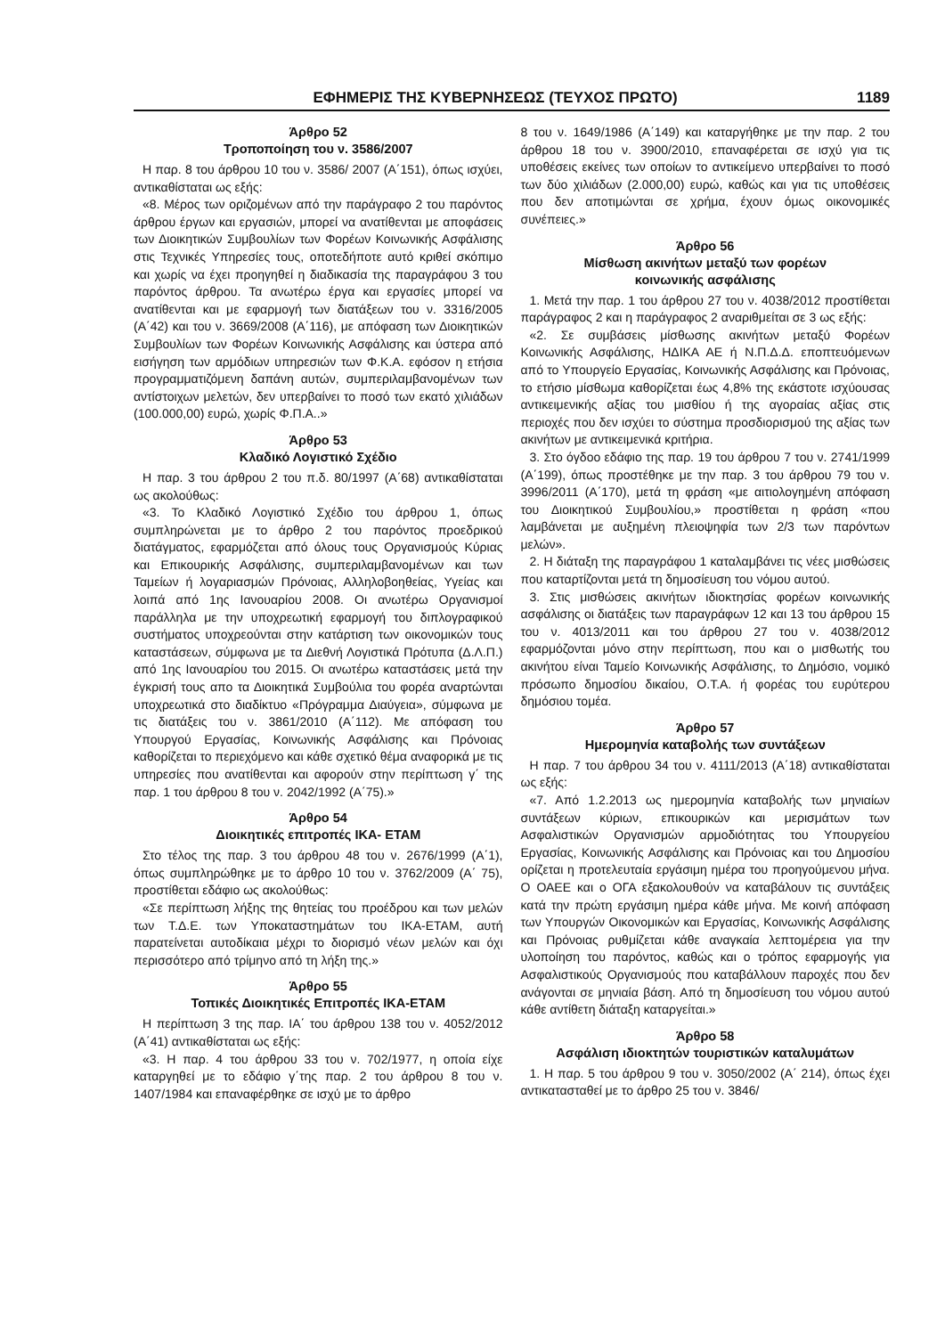ΕΦΗΜΕΡΙΣ ΤΗΣ ΚΥΒΕΡΝΗΣΕΩΣ (ΤΕΥΧΟΣ ΠΡΩΤΟ) 1189
Άρθρο 52
Τροποποίηση του ν. 3586/2007
Η παρ. 8 του άρθρου 10 του ν. 3586/ 2007 (Α΄151), όπως ισχύει, αντικαθίσταται ως εξής:
«8. Μέρος των οριζομένων από την παράγραφο 2 του παρόντος άρθρου έργων και εργασιών, μπορεί να ανατίθενται με αποφάσεις των Διοικητικών Συμβουλίων των Φορέων Κοινωνικής Ασφάλισης στις Τεχνικές Υπηρεσίες τους, οποτεδήποτε αυτό κριθεί σκόπιμο και χωρίς να έχει προηγηθεί η διαδικασία της παραγράφου 3 του παρόντος άρθρου. Τα ανωτέρω έργα και εργασίες μπορεί να ανατίθενται και με εφαρμογή των διατάξεων του ν. 3316/2005 (Α΄42) και του ν. 3669/2008 (Α΄116), με απόφαση των Διοικητικών Συμβουλίων των Φορέων Κοινωνικής Ασφάλισης και ύστερα από εισήγηση των αρμόδιων υπηρεσιών των Φ.Κ.Α. εφόσον η ετήσια προγραμματιζόμενη δαπάνη αυτών, συμπεριλαμβανομένων των αντίστοιχων μελετών, δεν υπερβαίνει το ποσό των εκατό χιλιάδων (100.000,00) ευρώ, χωρίς Φ.Π.Α..»
Άρθρο 53
Κλαδικό Λογιστικό Σχέδιο
Η παρ. 3 του άρθρου 2 του π.δ. 80/1997 (Α΄68) αντικαθίσταται ως ακολούθως:
«3. Το Κλαδικό Λογιστικό Σχέδιο του άρθρου 1, όπως συμπληρώνεται με το άρθρο 2 του παρόντος προεδρικού διατάγματος, εφαρμόζεται από όλους τους Οργανισμούς Κύριας και Επικουρικής Ασφάλισης, συμπεριλαμβανομένων και των Ταμείων ή λογαριασμών Πρόνοιας, Αλληλοβοηθείας, Υγείας και λοιπά από 1ης Ιανουαρίου 2008. Οι ανωτέρω Οργανισμοί παράλληλα με την υποχρεωτική εφαρμογή του διπλογραφικού συστήματος υποχρεούνται στην κατάρτιση των οικονομικών τους καταστάσεων, σύμφωνα με τα Διεθνή Λογιστικά Πρότυπα (Δ.Λ.Π.) από 1ης Ιανουαρίου του 2015. Οι ανωτέρω καταστάσεις μετά την έγκρισή τους απο τα Διοικητικά Συμβούλια του φορέα αναρτώνται υποχρεωτικά στο διαδίκτυο «Πρόγραμμα Διαύγεια», σύμφωνα με τις διατάξεις του ν. 3861/2010 (Α΄112). Με απόφαση του Υπουργού Εργασίας, Κοινωνικής Ασφάλισης και Πρόνοιας καθορίζεται το περιεχόμενο και κάθε σχετικό θέμα αναφορικά με τις υπηρεσίες που ανατίθενται και αφορούν στην περίπτωση γ΄ της παρ. 1 του άρθρου 8 του ν. 2042/1992 (Α΄75).»
Άρθρο 54
Διοικητικές επιτροπές ΙΚΑ- ΕΤΑΜ
Στο τέλος της παρ. 3 του άρθρου 48 του ν. 2676/1999 (Α΄1), όπως συμπληρώθηκε με το άρθρο 10 του ν. 3762/2009 (Α΄ 75), προστίθεται εδάφιο ως ακολούθως:
«Σε περίπτωση λήξης της θητείας του προέδρου και των μελών των Τ.Δ.Ε. των Υποκαταστημάτων του ΙΚΑ-ΕΤΑΜ, αυτή παρατείνεται αυτοδίκαια μέχρι το διορισμό νέων μελών και όχι περισσότερο από τρίμηνο από τη λήξη της.»
Άρθρο 55
Τοπικές Διοικητικές Επιτροπές ΙΚΑ-ΕΤΑΜ
Η περίπτωση 3 της παρ. ΙΑ΄ του άρθρου 138 του ν. 4052/2012 (Α΄41) αντικαθίσταται ως εξής:
«3. Η παρ. 4 του άρθρου 33 του ν. 702/1977, η οποία είχε καταργηθεί με το εδάφιο γ΄της παρ. 2 του άρθρου 8 του ν. 1407/1984 και επαναφέρθηκε σε ισχύ με το άρθρο
8 του ν. 1649/1986 (Α΄149) και καταργήθηκε με την παρ. 2 του άρθρου 18 του ν. 3900/2010, επαναφέρεται σε ισχύ για τις υποθέσεις εκείνες των οποίων το αντικείμενο υπερβαίνει το ποσό των δύο χιλιάδων (2.000,00) ευρώ, καθώς και για τις υποθέσεις που δεν αποτιμώνται σε χρήμα, έχουν όμως οικονομικές συνέπειες.»
Άρθρο 56
Μίσθωση ακινήτων μεταξύ των φορέων
κοινωνικής ασφάλισης
1. Μετά την παρ. 1 του άρθρου 27 του ν. 4038/2012 προστίθεται παράγραφος 2 και η παράγραφος 2 αναριθμείται σε 3 ως εξής:
«2. Σε συμβάσεις μίσθωσης ακινήτων μεταξύ Φορέων Κοινωνικής Ασφάλισης, ΗΔΙΚΑ ΑΕ ή Ν.Π.Δ.Δ. εποπτευόμενων από το Υπουργείο Εργασίας, Κοινωνικής Ασφάλισης και Πρόνοιας, το ετήσιο μίσθωμα καθορίζεται έως 4,8% της εκάστοτε ισχύουσας αντικειμενικής αξίας του μισθίου ή της αγοραίας αξίας στις περιοχές που δεν ισχύει το σύστημα προσδιορισμού της αξίας των ακινήτων με αντικειμενικά κριτήρια.
3. Στο όγδοο εδάφιο της παρ. 19 του άρθρου 7 του ν. 2741/1999 (Α΄199), όπως προστέθηκε με την παρ. 3 του άρθρου 79 του ν. 3996/2011 (Α΄170), μετά τη φράση «με αιτιολογημένη απόφαση του Διοικητικού Συμβουλίου,» προστίθεται η φράση «που λαμβάνεται με αυξημένη πλειοψηφία των 2/3 των παρόντων μελών».
2. Η διάταξη της παραγράφου 1 καταλαμβάνει τις νέες μισθώσεις που καταρτίζονται μετά τη δημοσίευση του νόμου αυτού.
3. Στις μισθώσεις ακινήτων ιδιοκτησίας φορέων κοινωνικής ασφάλισης οι διατάξεις των παραγράφων 12 και 13 του άρθρου 15 του ν. 4013/2011 και του άρθρου 27 του ν. 4038/2012 εφαρμόζονται μόνο στην περίπτωση, που και ο μισθωτής του ακινήτου είναι Ταμείο Κοινωνικής Ασφάλισης, το Δημόσιο, νομικό πρόσωπο δημοσίου δικαίου, Ο.Τ.Α. ή φορέας του ευρύτερου δημόσιου τομέα.
Άρθρο 57
Ημερομηνία καταβολής των συντάξεων
Η παρ. 7 του άρθρου 34 του ν. 4111/2013 (Α΄18) αντικαθίσταται ως εξής:
«7. Από 1.2.2013 ως ημερομηνία καταβολής των μηνιαίων συντάξεων κύριων, επικουρικών και μερισμάτων των Ασφαλιστικών Οργανισμών αρμοδιότητας του Υπουργείου Εργασίας, Κοινωνικής Ασφάλισης και Πρόνοιας και του Δημοσίου ορίζεται η προτελευταία εργάσιμη ημέρα του προηγούμενου μήνα. Ο ΟΑΕΕ και ο ΟΓΑ εξακολουθούν να καταβάλουν τις συντάξεις κατά την πρώτη εργάσιμη ημέρα κάθε μήνα. Με κοινή απόφαση των Υπουργών Οικονομικών και Εργασίας, Κοινωνικής Ασφάλισης και Πρόνοιας ρυθμίζεται κάθε αναγκαία λεπτομέρεια για την υλοποίηση του παρόντος, καθώς και ο τρόπος εφαρμογής για Ασφαλιστικούς Οργανισμούς που καταβάλλουν παροχές που δεν ανάγονται σε μηνιαία βάση. Από τη δημοσίευση του νόμου αυτού κάθε αντίθετη διάταξη καταργείται.»
Άρθρο 58
Ασφάλιση ιδιοκτητών τουριστικών καταλυμάτων
1. Η παρ. 5 του άρθρου 9 του ν. 3050/2002 (Α΄ 214), όπως έχει αντικατασταθεί με το άρθρο 25 του ν. 3846/